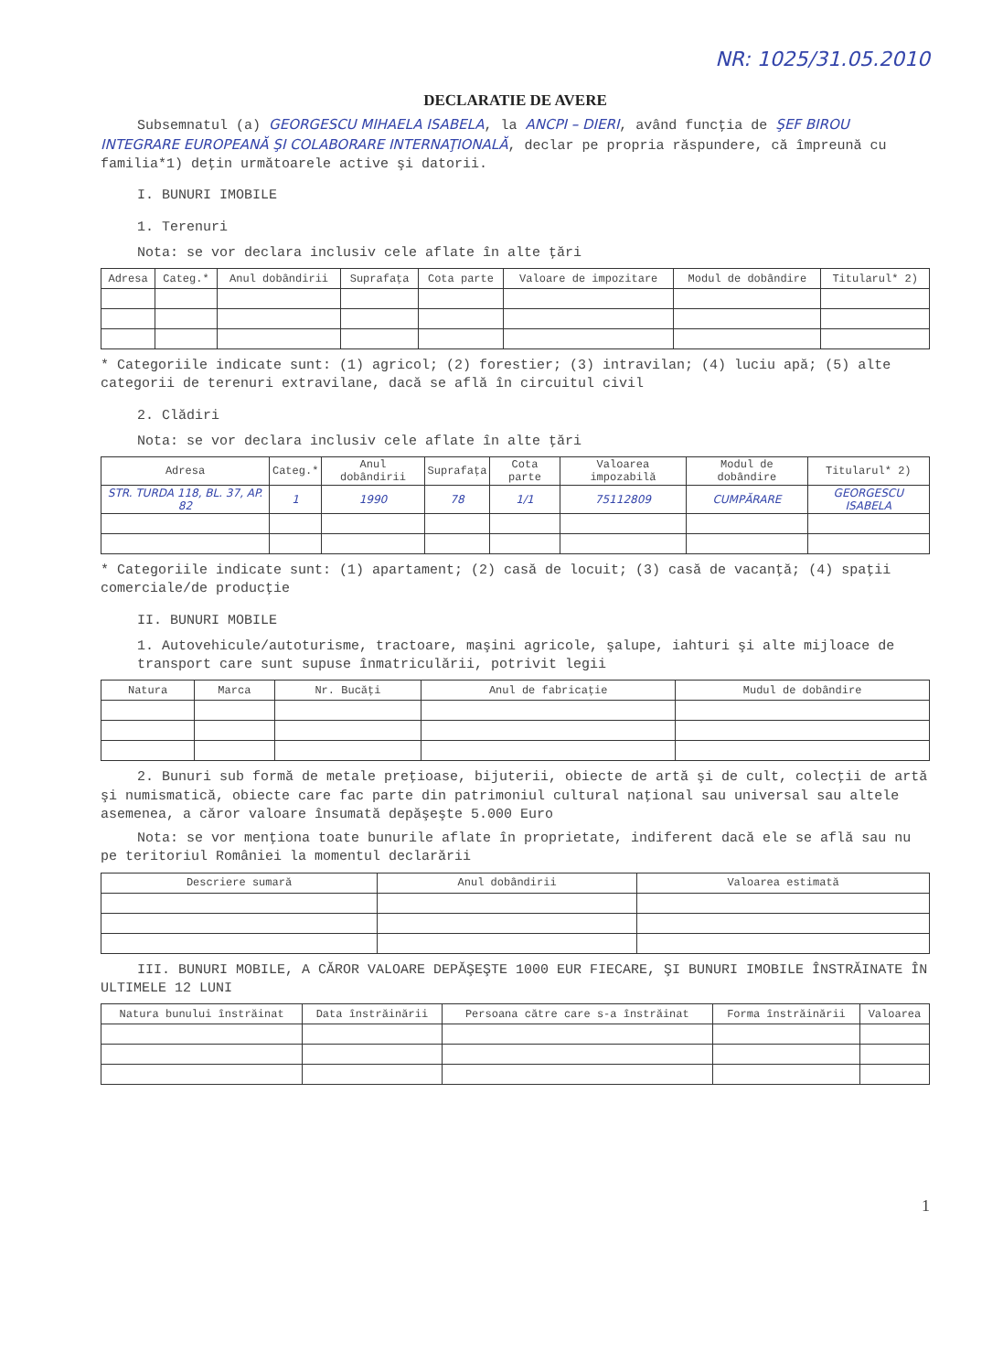NR: 1025/31.05.2010
DECLARATIE DE AVERE
Subsemnatul (a) GEORGESCU MIHAELA ISABELA, la ANCPI – DIERI, având funcţia de ŞEF BIROU INTEGRARE EUROPEANĂ ŞI COLABORARE INTERNAŢIONALĂ, declar pe propria răspundere, că împreună cu familia*1) deţin următoarele active şi datorii.
I. BUNURI IMOBILE
1. Terenuri
Nota: se vor declara inclusiv cele aflate în alte ţări
| Adresa | Categ.* | Anul dobândirii | Suprafaţa | Cota parte | Valoare de impozitare | Modul de dobândire | Titularul* 2) |
| --- | --- | --- | --- | --- | --- | --- | --- |
* Categoriile indicate sunt: (1) agricol; (2) forestier; (3) intravilan; (4) luciu apă; (5) alte categorii de terenuri extravilane, dacă se află în circuitul civil
2. Clădiri
Nota: se vor declara inclusiv cele aflate în alte ţări
| Adresa | Categ.* | Anul dobândirii | Suprafaţa | Cota parte | Valoarea impozabilă | Modul de dobândire | Titularul* 2) |
| --- | --- | --- | --- | --- | --- | --- | --- |
| STR. TURDA 118, BL. 37, AP. 82 | 1 | 1990 | 78 | 1/1 | 75112809 | CUMPĂRARE | GEORGESCU ISABELA |
* Categoriile indicate sunt: (1) apartament; (2) casă de locuit; (3) casă de vacanţă; (4) spaţii comerciale/de producţie
II. BUNURI MOBILE
1. Autovehicule/autoturisme, tractoare, maşini agricole, şalupe, iahturi şi alte mijloace de transport care sunt supuse înmatriculării, potrivit legii
| Natura | Marca | Nr. Bucăţi | Anul de fabricaţie | Mudul de dobândire |
| --- | --- | --- | --- | --- |
2. Bunuri sub formă de metale preţioase, bijuterii, obiecte de artă şi de cult, colecţii de artă şi numismatică, obiecte care fac parte din patrimoniul cultural naţional sau universal sau altele asemenea, a căror valoare însumată depăşeşte 5.000 Euro
Nota: se vor menţiona toate bunurile aflate în proprietate, indiferent dacă ele se află sau nu pe teritoriul României la momentul declarării
| Descriere sumară | Anul dobândirii | Valoarea estimată |
| --- | --- | --- |
III. BUNURI MOBILE, A CĂROR VALOARE DEPĂŞEŞTE 1000 EUR FIECARE, ŞI BUNURI IMOBILE ÎNSTRĂINATE ÎN ULTIMELE 12 LUNI
| Natura bunului înstrăinat | Data înstrăinării | Persoana către care s-a înstrăinat | Forma înstrăinării | Valoarea |
| --- | --- | --- | --- | --- |
1